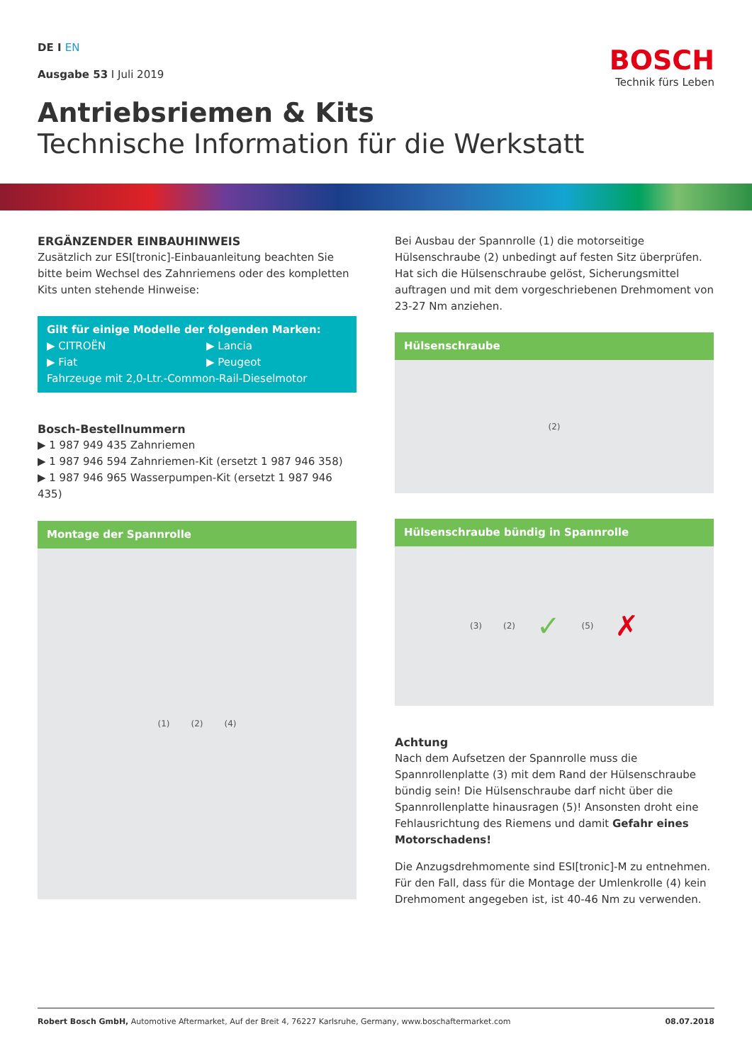DE I EN
Ausgabe 53 I Juli 2019
BOSCH
Technik fürs Leben
Antriebsriemen & Kits
Technische Information für die Werkstatt
ERGÄNZENDER EINBAUHINWEIS
Zusätzlich zur ESI[tronic]-Einbauanleitung beachten Sie bitte beim Wechsel des Zahnriemens oder des kompletten Kits unten stehende Hinweise:
Gilt für einige Modelle der folgenden Marken:
▶ CITROËN
▶ Fiat
▶ Lancia
▶ Peugeot
Fahrzeuge mit 2,0-Ltr.-Common-Rail-Dieselmotor
Bosch-Bestellnummern
▶ 1 987 949 435 Zahnriemen
▶ 1 987 946 594 Zahnriemen-Kit (ersetzt 1 987 946 358)
▶ 1 987 946 965 Wasserpumpen-Kit (ersetzt 1 987 946 435)
Montage der Spannrolle
(1) (2) (4)
Bei Ausbau der Spannrolle (1) die motorseitige Hülsenschraube (2) unbedingt auf festen Sitz überprüfen. Hat sich die Hülsenschraube gelöst, Sicherungsmittel auftragen und mit dem vorgeschriebenen Drehmoment von 23-27 Nm anziehen.
Hülsenschraube
(2)
Hülsenschraube bündig in Spannrolle
(3) (2) ✓ (5) ✗
Achtung
Nach dem Aufsetzen der Spannrolle muss die Spannrollenplatte (3) mit dem Rand der Hülsenschraube bündig sein! Die Hülsenschraube darf nicht über die Spannrollenplatte hinausragen (5)! Ansonsten droht eine Fehlausrichtung des Riemens und damit Gefahr eines Motorschadens!
Die Anzugsdrehmomente sind ESI[tronic]-M zu entnehmen. Für den Fall, dass für die Montage der Umlenkrolle (4) kein Drehmoment angegeben ist, ist 40-46 Nm zu verwenden.
Robert Bosch GmbH, Automotive Aftermarket, Auf der Breit 4, 76227 Karlsruhe, Germany, www.boschaftermarket.com 08.07.2018